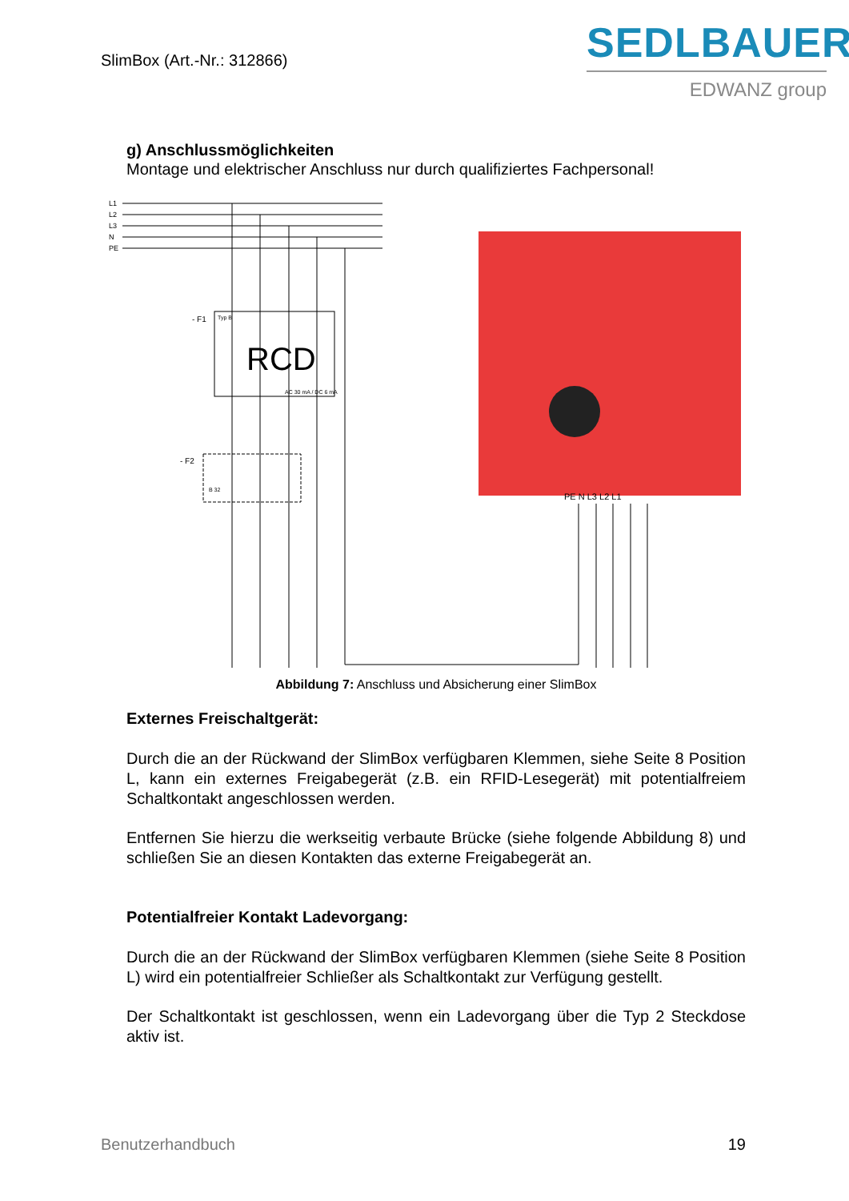SlimBox (Art.-Nr.: 312866)
SEDLBAUER
EDWANZ group
g) Anschlussmöglichkeiten
Montage und elektrischer Anschluss nur durch qualifiziertes Fachpersonal!
L1
L2
L3
N
PE
- F1
Typ B
RCD
AC 30 mA / DC 6 mA
- F2
B 32
PE N L3 L2 L1
Abbildung 7: Anschluss und Absicherung einer SlimBox
Externes Freischaltgerät:
Durch die an der Rückwand der SlimBox verfügbaren Klemmen, siehe Seite 8 Position L, kann ein externes Freigabegerät (z.B. ein RFID-Lesegerät) mit potentialfreiem Schaltkontakt angeschlossen werden.
Entfernen Sie hierzu die werkseitig verbaute Brücke (siehe folgende Abbildung 8) und schließen Sie an diesen Kontakten das externe Freigabegerät an.
Potentialfreier Kontakt Ladevorgang:
Durch die an der Rückwand der SlimBox verfügbaren Klemmen (siehe Seite 8 Position L) wird ein potentialfreier Schließer als Schaltkontakt zur Verfügung gestellt.
Der Schaltkontakt ist geschlossen, wenn ein Ladevorgang über die Typ 2 Steckdose aktiv ist.
Benutzerhandbuch 19